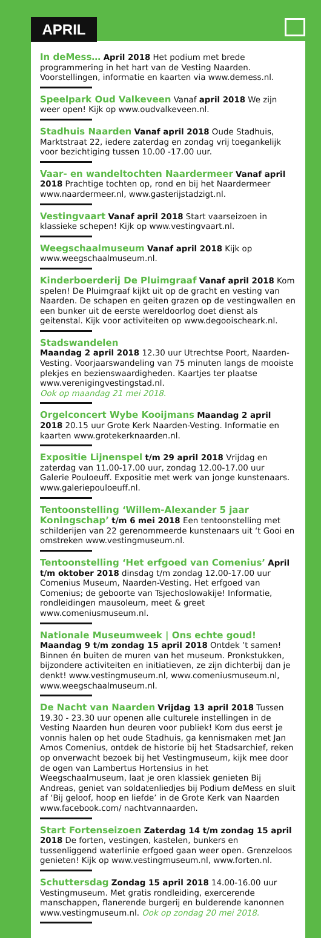APRIL
In deMess… April 2018 Het podium met brede programmering in het hart van de Vesting Naarden. Voorstellingen, informatie en kaarten via www.demess.nl.
Speelpark Oud Valkeveen Vanaf april 2018 We zijn weer open! Kijk op www.oudvalkeveen.nl.
Stadhuis Naarden Vanaf april 2018 Oude Stadhuis, Marktstraat 22, iedere zaterdag en zondag vrij toegankelijk voor bezichtiging tussen 10.00 -17.00 uur.
Vaar- en wandeltochten Naardermeer Vanaf april 2018 Prachtige tochten op, rond en bij het Naardermeer www.naardermeer.nl, www.gasterijstadzigt.nl.
Vestingvaart Vanaf april 2018 Start vaarseizoen in klassieke schepen! Kijk op www.vestingvaart.nl.
Weegschaalmuseum Vanaf april 2018 Kijk op www.weegschaalmuseum.nl.
Kinderboerderij De Pluimgraaf Vanaf april 2018 Kom spelen! De Pluimgraaf kijkt uit op de gracht en vesting van Naarden. De schapen en geiten grazen op de vestingwallen en een bunker uit de eerste wereldoorlog doet dienst als geitenstal. Kijk voor activiteiten op www.degooischeark.nl.
Stadswandelen
Maandag 2 april 2018 12.30 uur Utrechtse Poort, Naarden-Vesting. Voorjaarswandeling van 75 minuten langs de mooiste plekjes en bezienswaardigheden. Kaartjes ter plaatse www.verenigingvestingstad.nl.
Ook op maandag 21 mei 2018.
Orgelconcert Wybe Kooijmans Maandag 2 april 2018 20.15 uur Grote Kerk Naarden-Vesting. Informatie en kaarten www.grotekerknaarden.nl.
Expositie Lijnenspel t/m 29 april 2018 Vrijdag en zaterdag van 11.00-17.00 uur, zondag 12.00-17.00 uur Galerie Pouloeuff. Expositie met werk van jonge kunstenaars. www.galeriepouloeuff.nl.
Tentoonstelling ‘Willem-Alexander 5 jaar Koningschap’ t/m 6 mei 2018 Een tentoonstelling met schilderijen van 22 gerenommeerde kunstenaars uit ‘t Gooi en omstreken www.vestingmuseum.nl.
Tentoonstelling ‘Het erfgoed van Comenius’ April t/m oktober 2018 dinsdag t/m zondag 12.00-17.00 uur Comenius Museum, Naarden-Vesting. Het erfgoed van Comenius; de geboorte van Tsjechoslowakije! Informatie, rondleidingen mausoleum, meet & greet www.comeniusmuseum.nl.
Nationale Museumweek | Ons echte goud! Maandag 9 t/m zondag 15 april 2018 Ontdek ’t samen! Binnen én buiten de muren van het museum. Pronkstukken, bijzondere activiteiten en initiatieven, ze zijn dichterbij dan je denkt! www.vestingmuseum.nl, www.comeniusmuseum.nl, www.weegschaalmuseum.nl.
De Nacht van Naarden Vrijdag 13 april 2018 Tussen 19.30 - 23.30 uur openen alle culturele instellingen in de Vesting Naarden hun deuren voor publiek! Kom dus eerst je vonnis halen op het oude Stadhuis, ga kennismaken met Jan Amos Comenius, ontdek de historie bij het Stadsarchief, reken op onverwacht bezoek bij het Vestingmuseum, kijk mee door de ogen van Lambertus Hortensius in het Weegschaalmuseum, laat je oren klassiek genieten Bij Andreas, geniet van soldatenliedjes bij Podium deMess en sluit af ‘Bij geloof, hoop en liefde’ in de Grote Kerk van Naarden www.facebook.com/ nachtvannaarden.
Start Fortenseizoen Zaterdag 14 t/m zondag 15 april 2018 De forten, vestingen, kastelen, bunkers en tussenliggend waterlinie erfgoed gaan weer open. Grenzeloos genieten! Kijk op www.vestingmuseum.nl, www.forten.nl.
Schuttersdag Zondag 15 april 2018 14.00-16.00 uur Vestingmuseum. Met gratis rondleiding, exercerende manschappen, flanerende burgerij en bulderende kanonnen www.vestingmuseum.nl. Ook op zondag 20 mei 2018.